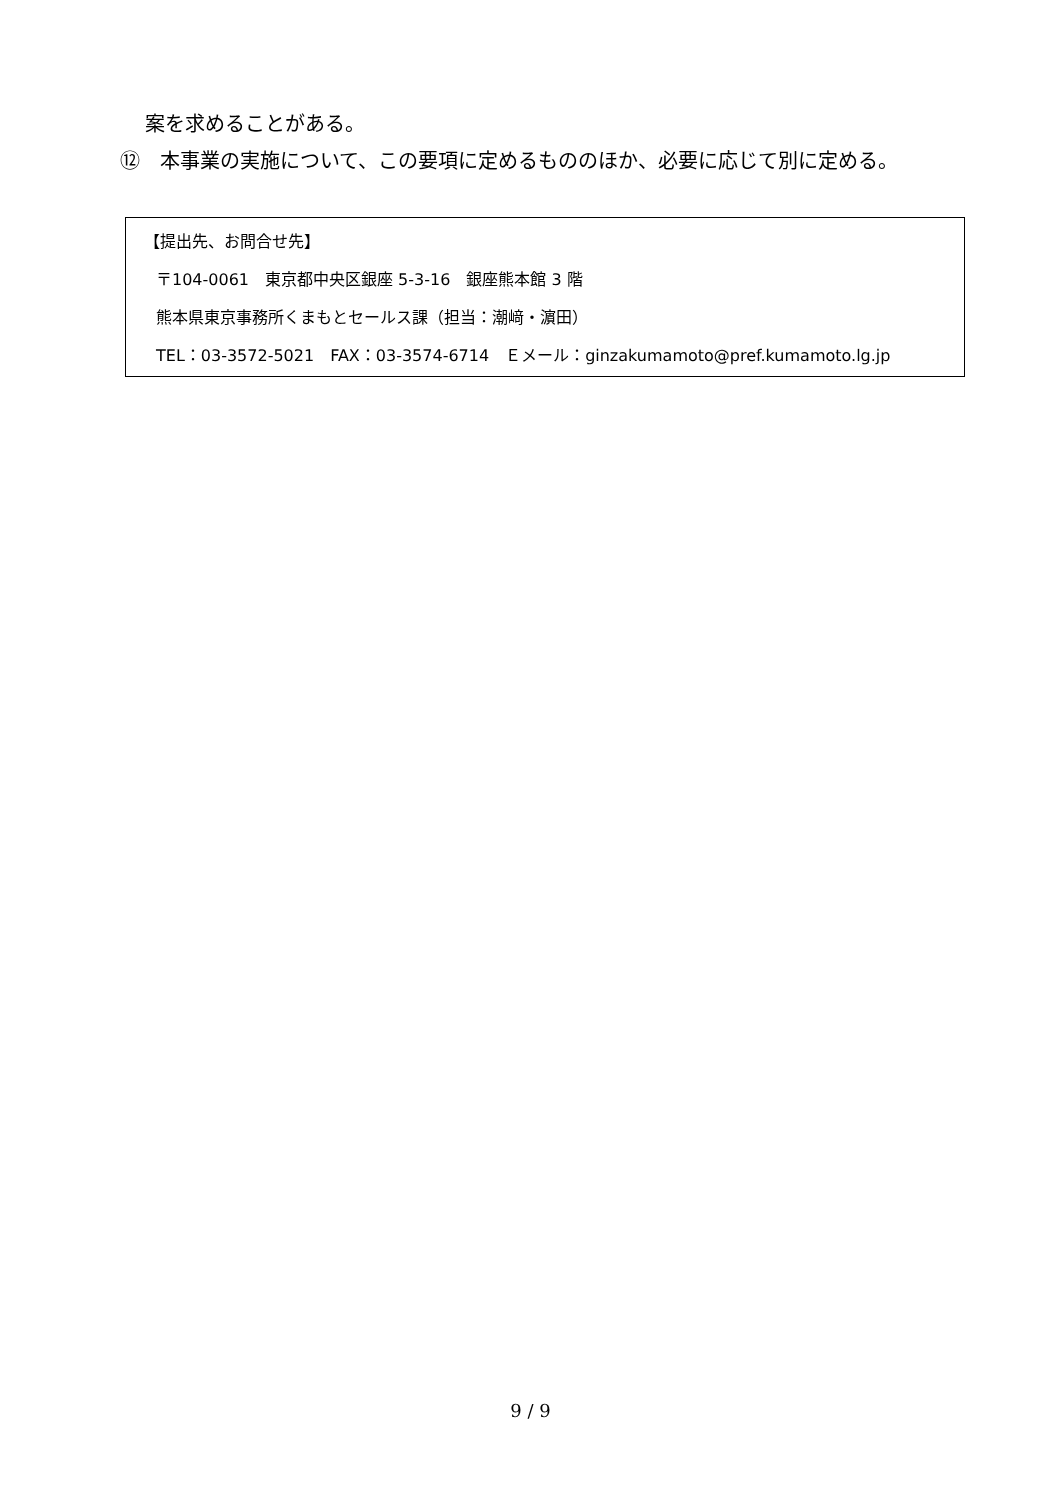案を求めることがある。
⑫　本事業の実施について、この要項に定めるもののほか、必要に応じて別に定める。
【提出先、お問合せ先】
〒104-0061　東京都中央区銀座 5-3-16　銀座熊本館 3 階
熊本県東京事務所くまもとセールス課（担当：潮﨑・濵田）
TEL：03-3572-5021　FAX：03-3574-6714　Ｅメール：ginzakumamoto@pref.kumamoto.lg.jp
9 / 9